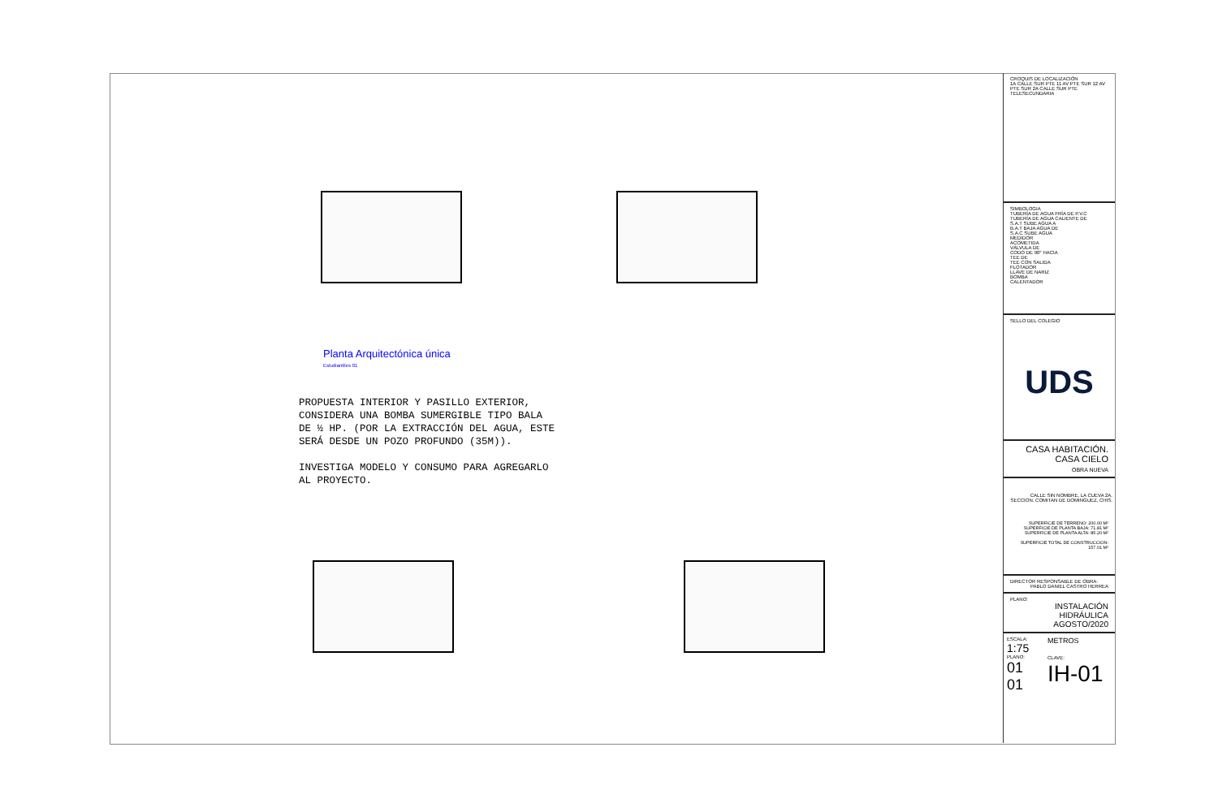Planta Arquitectónica única
Estudiantiles 01
PROPUESTA INTERIOR Y PASILLO EXTERIOR, CONSIDERA UNA BOMBA SUMERGIBLE TIPO BALA DE ½ HP. (POR LA EXTRACCIÓN DEL AGUA, ESTE SERÁ DESDE UN POZO PROFUNDO (35M)).
INVESTIGA MODELO Y CONSUMO PARA AGREGARLO AL PROYECTO.
CROQUIS DE LOCALIZACIÓN
1A CALLE SUR PTE 11 AV PTE SUR 12 AV PTE SUR 2A CALLE SUR PTE TELESECUNDARIA
SIMBOLOGIA
TUBERÍA DE AGUA FRÍA DE P.V.C
TUBERÍA DE AGUA CALIENTE DE
S.A.T SUBE AGUA A
B.A.T BAJA AGUA DE
S.A.C SUBE AGUA
MEDIDOR
ACOMETIDA
VÁLVULA DE
CODO DE 90° HACIA
TEE DE
TEE CON SALIDA
FLOTADOR
LLAVE DE NARIZ
BOMBA
CALENTADOR
SELLO DEL COLEGIO
UDS
CASA HABITACIÓN.
CASA CIELO
OBRA NUEVA
CALLE SIN NOMBRE, LA CUEVA 2A. SECCION. COMITAN DE DOMINGUEZ, CHIS.
SUPERFICIE DE TERRENO: 200.00 M²
SUPERFICIE DE PLANTA BAJA: 71.81 M²
SUPERFICIE DE PLANTA ALTA: 85.20 M²
SUPERFICIE TOTAL DE CONSTRUCCION: 157.01 M²
DIRECTOR RESPONSABLE DE OBRA:
PABLO DANIEL CASTRO HERREA
PLANO:
INSTALACIÓN HIDRÁULICA
AGOSTO/2020
ESCALA:
1:75
PLANO:
01
01
METROS
CLAVE:
IH-01